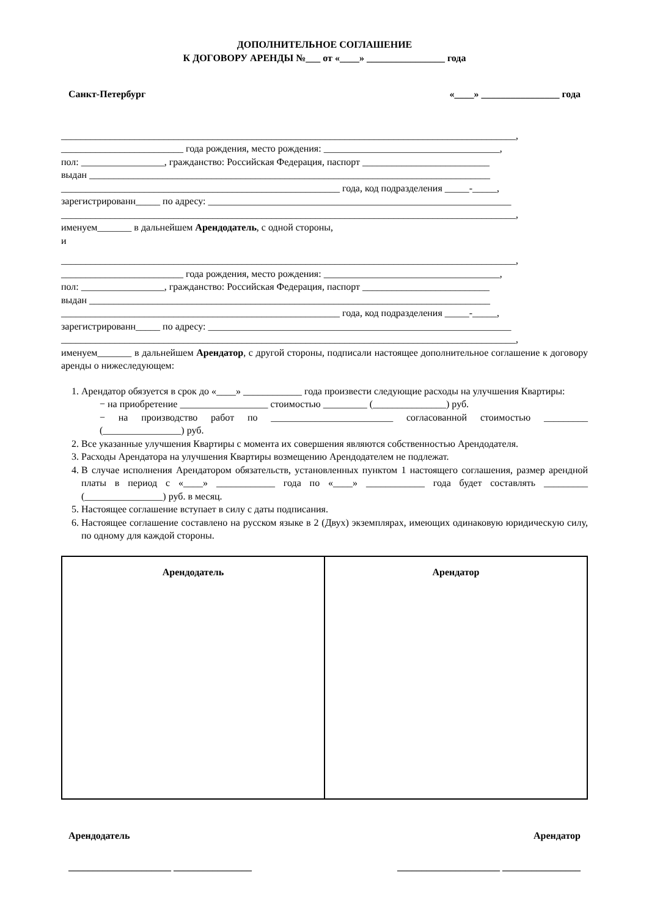ДОПОЛНИТЕЛЬНОЕ СОГЛАШЕНИЕ
К ДОГОВОРУ АРЕНДЫ №___ от «____» ________________ года
Санкт-Петербург «____» ________________ года
_____________________________________________________________________________________________,
_________________________ года рождения, место рождения: ____________________________________,
пол: _________________, гражданство: Российская Федерация, паспорт __________________________
выдан __________________________________________________________________________________
_________________________________________________________ года, код подразделения _____-_____,
зарегистрированн_____ по адресу: ______________________________________________________________
_____________________________________________________________________________________________,
именуем_______ в дальнейшем Арендодатель, с одной стороны,
и
_____________________________________________________________________________________________,
_________________________ года рождения, место рождения: ____________________________________,
пол: _________________, гражданство: Российская Федерация, паспорт __________________________
выдан __________________________________________________________________________________
_________________________________________________________ года, код подразделения _____-_____,
зарегистрированн_____ по адресу: ______________________________________________________________
_____________________________________________________________________________________________,
именуем_______ в дальнейшем Арендатор, с другой стороны, подписали настоящее дополнительное соглашение к договору аренды о нижеследующем:
1. Арендатор обязуется в срок до «____» ____________ года произвести следующие расходы на улучшения Квартиры:
− на приобретение __________________ стоимостью _________ (_______________) руб.
− на производство работ по _________________________ согласованной стоимостью _________ (________________) руб.
2. Все указанные улучшения Квартиры с момента их совершения являются собственностью Арендодателя.
3. Расходы Арендатора на улучшения Квартиры возмещению Арендодателем не подлежат.
4. В случае исполнения Арендатором обязательств, установленных пунктом 1 настоящего соглашения, размер арендной платы в период с «____» ____________ года по «____» ____________ года будет составлять _________ (________________) руб. в месяц.
5. Настоящее соглашение вступает в силу с даты подписания.
6. Настоящее соглашение составлено на русском языке в 2 (Двух) экземплярах, имеющих одинаковую юридическую силу, по одному для каждой стороны.
| Арендодатель | Арендатор |
Арендодатель Арендатор
_____________________ ________________ _____________________ ________________